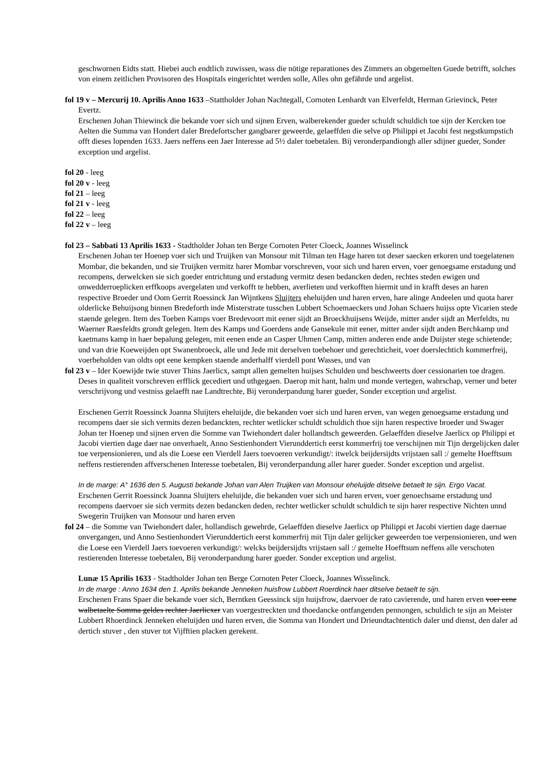geschwornen Eidts statt. Hiebei auch endtlich zuwissen, wass die nötige reparationes des Zimmers an obgemelten Guede betrifft, solches von einem zeitlichen Provisoren des Hospitals eingerichtet werden solle, Alles ohn gefährde und argelist.
fol 19 v – Mercurij 10. Aprilis Anno 1633 –Stattholder Johan Nachtegall, Cornoten Lenhardt van Elverfeldt, Herman Grievinck, Peter Evertz.
Erschenen Johan Thiewinck die bekande voer sich und sijnen Erven, walberekender gueder schuldt schuldich toe sijn der Kercken toe Aelten die Summa van Hondert daler Bredefortscher gangbarer geweerde, gelaeffden die selve op Philippi et Jacobi fest negstkumpstich offt dieses lopenden 1633. Jaers neffens een Jaer Interesse ad 5½ daler toebetalen. Bij veronderpandiongh aller sdijner gueder, Sonder exception und argelist.
fol 20 - leeg
fol 20 v - leeg
fol 21 – leeg
fol 21 v - leeg
fol 22 – leeg
fol 22 v – leeg
fol 23 – Sabbati 13 Aprilis 1633 - Stadtholder Johan ten Berge Cornoten Peter Cloeck, Joannes Wisselinck
Erschenen Johan ter Hoenep voer sich und Truijken van Monsour mit Tilman ten Hage haren tot deser saecken erkoren und toegelatenen Mombar, die bekanden, und sie Truijken vermitz harer Mombar vorschreven, voor sich und haren erven, voer genoegsame erstadung und recompens, derwelcken sie sich goeder entrichtung und erstadung vermitz desen bedancken deden, rechtes steden ewigen und onwedderroeplicken erffkoops avergelaten und verkofft te hebben, averlieten und verkofften hiermit und in krafft deses an haren respective Broeder und Oom Gerrit Roessinck Jan Wijntkens Sluijters eheluijden und haren erven, hare alinge Andeelen und quota harer olderlicke Behuijsong binnen Bredeforth inde Misterstrate tusschen Lubbert Schoemaeckers und Johan Schaers huijss opte Vicarien stede staende gelegen. Item des Toeben Kamps voer Bredevoort mit eener sijdt an Broeckhuijsens Weijde, mitter ander sijdt an Merfeldts, nu Waerner Raesfeldts grondt gelegen. Item des Kamps und Goerdens ande Gansekule mit eener, mitter ander sijdt anden Berchkamp und kaetmans kamp in haer bepalung gelegen, mit eenen ende an Casper Uhmen Camp, mitten anderen ende ande Duijster stege schietende; und van drie Koeweijden opt Swanenbroeck, alle und Jede mit derselven toebehoer und gerechticheit, voer doerslechtich kommerfreij, voerbeholden van oldts opt eene kempken staende anderhalff vierdell pont Wasses, und van
fol 23 v – Ider Koewijde twie stuver Thins Jaerlicx, sampt allen gemelten huijses Schulden und beschweerts doer cessionarien toe dragen. Deses in qualiteit vorschreven erfflick gecediert und uthgegaen. Daerop mit hant, halm und monde vertegen, wahrschap, verner und beter verschrijvong und vestniss gelaefft nae Landtrechte, Bij veronderpandung harer gueder, Sonder exception und argelist.
Erschenen Gerrit Roessinck Joanna Sluijters eheluijde, die bekanden voer sich und haren erven, van wegen genoegsame erstadung und recompens daer sie sich vermits dezen bedanckten, rechter wetlicker schuldt schuldich thoe sijn haren respective broeder und Swager Johan ter Hoenep und sijnen erven die Somme van Twiehondert daler hollandtsch geweerden. Gelaeffden dieselve Jaerlicx op Philippi et Jacobi viertien dage daer nae onverhaelt, Anno Sestienhondert Vierunddertich eerst kommerfrij toe verschijnen mit Tijn dergelijcken daler toe verpensionieren, und als die Loese een Vierdell Jaers toevoeren verkundigt/: itwelck beijdersijdts vrijstaen sall :/ gemelte Hoefftsum neffens restierenden affverschenen Interesse toebetalen, Bij veronderpandung aller harer gueder. Sonder exception und argelist.
In de marge: A° 1636 den 5. Augusti bekande Johan van Alen Truijken van Monsour eheluijde ditselve betaelt te sijn. Ergo Vacat.
Erschenen Gerrit Roessinck Joanna Sluijters eheluijde, die bekanden voer sich und haren erven, voer genoechsame erstadung und recompens daervoer sie sich vermits dezen bedancken deden, rechter wetlicker schuldt schuldich te sijn harer respective Nichten unnd Swegerin Truijken van Monsour und haren erven
fol 24 – die Somme van Twiehondert daler, hollandisch gewehrde, Gelaeffden dieselve Jaerlicx op Philippi et Jacobi viertien dage daernae onvergangen, und Anno Sestienhondert Vierunddertich eerst kommerfrij mit Tijn daler gelijcker geweerden toe verpensionieren, und wen die Loese een Vierdell Jaers toevoeren verkundigt/: welcks beijdersijdts vrijstaen sall :/ gemelte Hoefftsum neffens alle verschoten restierenden Interesse toebetalen, Bij veronderpandung harer gueder. Sonder exception und argelist.
Lunæ 15 Aprilis 1633 - Stadtholder Johan ten Berge Cornoten Peter Cloeck, Joannes Wisselinck.
In de marge : Anno 1634 den 1. Aprilis bekande Jenneken huisfrow Lubbert Roerdinck haer ditselve betaelt te sijn.
Erschenen Frans Spaer die bekande voer sich, Berntken Geessinck sijn huijsfrow, daervoer de rato cavierende, und haren erven voer eene walbetaelte Somma geldes rechter Jaerlicxer van voergestreckten und thoedancke ontfangenden pennongen, schuldich te sijn an Meister Lubbert Rhoerdinck Jenneken eheluijden und haren erven, die Somma van Hondert und Drieundtachtentich daler und dienst, den daler ad dertich stuver , den stuver tot Vijfftien placken gerekent.